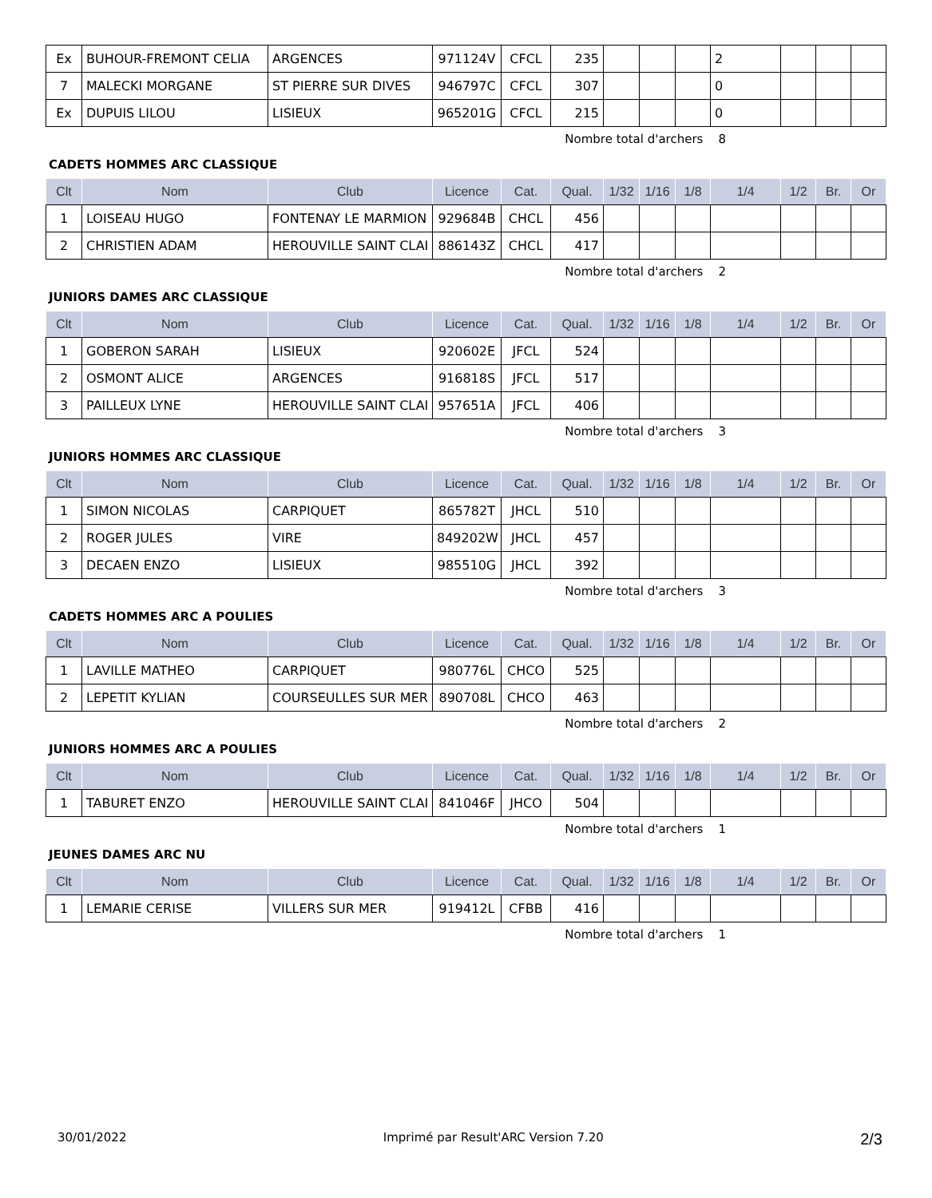| Ex | BUHOUR-FREMONT CELIA | ARGENCES | 971124V | CFCL | 235 | | | | 2 | | | |
| 7 | MALECKI MORGANE | ST PIERRE SUR DIVES | 946797C | CFCL | 307 | | | | 0 | | | |
| Ex | DUPUIS LILOU | LISIEUX | 965201G | CFCL | 215 | | | | 0 | | | |
Nombre total d'archers 8
CADETS HOMMES ARC CLASSIQUE
| Clt | Nom | Club | Licence | Cat. | Qual. | 1/32 | 1/16 | 1/8 | 1/4 | 1/2 | Br. | Or |
| --- | --- | --- | --- | --- | --- | --- | --- | --- | --- | --- | --- | --- |
| 1 | LOISEAU HUGO | FONTENAY LE MARMION | 929684B | CHCL | 456 | | | | | | | |
| 2 | CHRISTIEN ADAM | HEROUVILLE SAINT CLAI | 886143Z | CHCL | 417 | | | | | | | |
Nombre total d'archers 2
JUNIORS DAMES ARC CLASSIQUE
| Clt | Nom | Club | Licence | Cat. | Qual. | 1/32 | 1/16 | 1/8 | 1/4 | 1/2 | Br. | Or |
| --- | --- | --- | --- | --- | --- | --- | --- | --- | --- | --- | --- | --- |
| 1 | GOBERON SARAH | LISIEUX | 920602E | JFCL | 524 | | | | | | | |
| 2 | OSMONT ALICE | ARGENCES | 916818S | JFCL | 517 | | | | | | | |
| 3 | PAILLEUX LYNE | HEROUVILLE SAINT CLAI | 957651A | JFCL | 406 | | | | | | | |
Nombre total d'archers 3
JUNIORS HOMMES ARC CLASSIQUE
| Clt | Nom | Club | Licence | Cat. | Qual. | 1/32 | 1/16 | 1/8 | 1/4 | 1/2 | Br. | Or |
| --- | --- | --- | --- | --- | --- | --- | --- | --- | --- | --- | --- | --- |
| 1 | SIMON NICOLAS | CARPIQUET | 865782T | JHCL | 510 | | | | | | | |
| 2 | ROGER JULES | VIRE | 849202W | JHCL | 457 | | | | | | | |
| 3 | DECAEN ENZO | LISIEUX | 985510G | JHCL | 392 | | | | | | | |
Nombre total d'archers 3
CADETS HOMMES ARC A POULIES
| Clt | Nom | Club | Licence | Cat. | Qual. | 1/32 | 1/16 | 1/8 | 1/4 | 1/2 | Br. | Or |
| --- | --- | --- | --- | --- | --- | --- | --- | --- | --- | --- | --- | --- |
| 1 | LAVILLE MATHEO | CARPIQUET | 980776L | CHCO | 525 | | | | | | | |
| 2 | LEPETIT KYLIAN | COURSEULLES SUR MER | 890708L | CHCO | 463 | | | | | | | |
Nombre total d'archers 2
JUNIORS HOMMES ARC A POULIES
| Clt | Nom | Club | Licence | Cat. | Qual. | 1/32 | 1/16 | 1/8 | 1/4 | 1/2 | Br. | Or |
| --- | --- | --- | --- | --- | --- | --- | --- | --- | --- | --- | --- | --- |
| 1 | TABURET ENZO | HEROUVILLE SAINT CLAI | 841046F | JHCO | 504 | | | | | | | |
Nombre total d'archers 1
JEUNES DAMES ARC NU
| Clt | Nom | Club | Licence | Cat. | Qual. | 1/32 | 1/16 | 1/8 | 1/4 | 1/2 | Br. | Or |
| --- | --- | --- | --- | --- | --- | --- | --- | --- | --- | --- | --- | --- |
| 1 | LEMARIE CERISE | VILLERS SUR MER | 919412L | CFBB | 416 | | | | | | | |
Nombre total d'archers 1
30/01/2022 Imprimé par Result'ARC Version 7.20 2/3